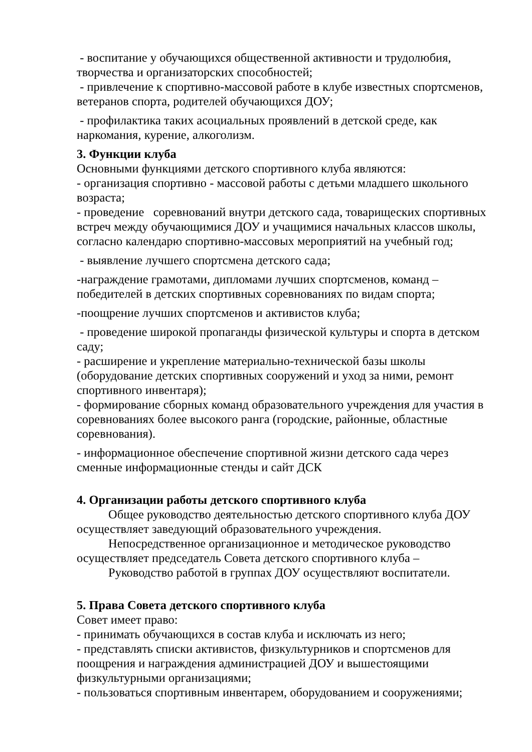- воспитание у обучающихся общественной активности и трудолюбия, творчества и организаторских способностей;
- привлечение к спортивно-массовой работе в клубе известных спортсменов, ветеранов спорта, родителей обучающихся ДОУ;
- профилактика таких асоциальных проявлений в детской среде, как наркомания, курение, алкоголизм.
3. Функции клуба
Основными функциями детского спортивного клуба являются:
- организация спортивно - массовой работы с детьми младшего школьного возраста;
- проведение соревнований внутри детского сада, товарищеских спортивных встреч между обучающимися ДОУ и учащимися начальных классов школы, согласно календарю спортивно-массовых мероприятий на учебный год;
- выявление лучшего спортсмена детского сада;
-награждение грамотами, дипломами лучших спортсменов, команд – победителей в детских спортивных соревнованиях по видам спорта;
-поощрение лучших спортсменов и активистов клуба;
- проведение широкой пропаганды физической культуры и спорта в детском саду;
- расширение и укрепление материально-технической базы школы (оборудование детских спортивных сооружений и уход за ними, ремонт спортивного инвентаря);
- формирование сборных команд образовательного учреждения для участия в соревнованиях более высокого ранга (городские, районные, областные соревнования).
- информационное обеспечение спортивной жизни детского сада через сменные информационные стенды и сайт ДСК
4. Организации работы детского спортивного клуба
Общее руководство деятельностью детского спортивного клуба ДОУ осуществляет заведующий образовательного учреждения.
Непосредственное организационное и методическое руководство осуществляет председатель Совета детского спортивного клуба –
Руководство работой в группах ДОУ осуществляют воспитатели.
5. Права Совета детского спортивного клуба
Совет имеет право:
- принимать обучающихся в состав клуба и исключать из него;
- представлять списки активистов, физкультурников и спортсменов для поощрения и награждения администрацией ДОУ и вышестоящими физкультурными организациями;
- пользоваться спортивным инвентарем, оборудованием и сооружениями;